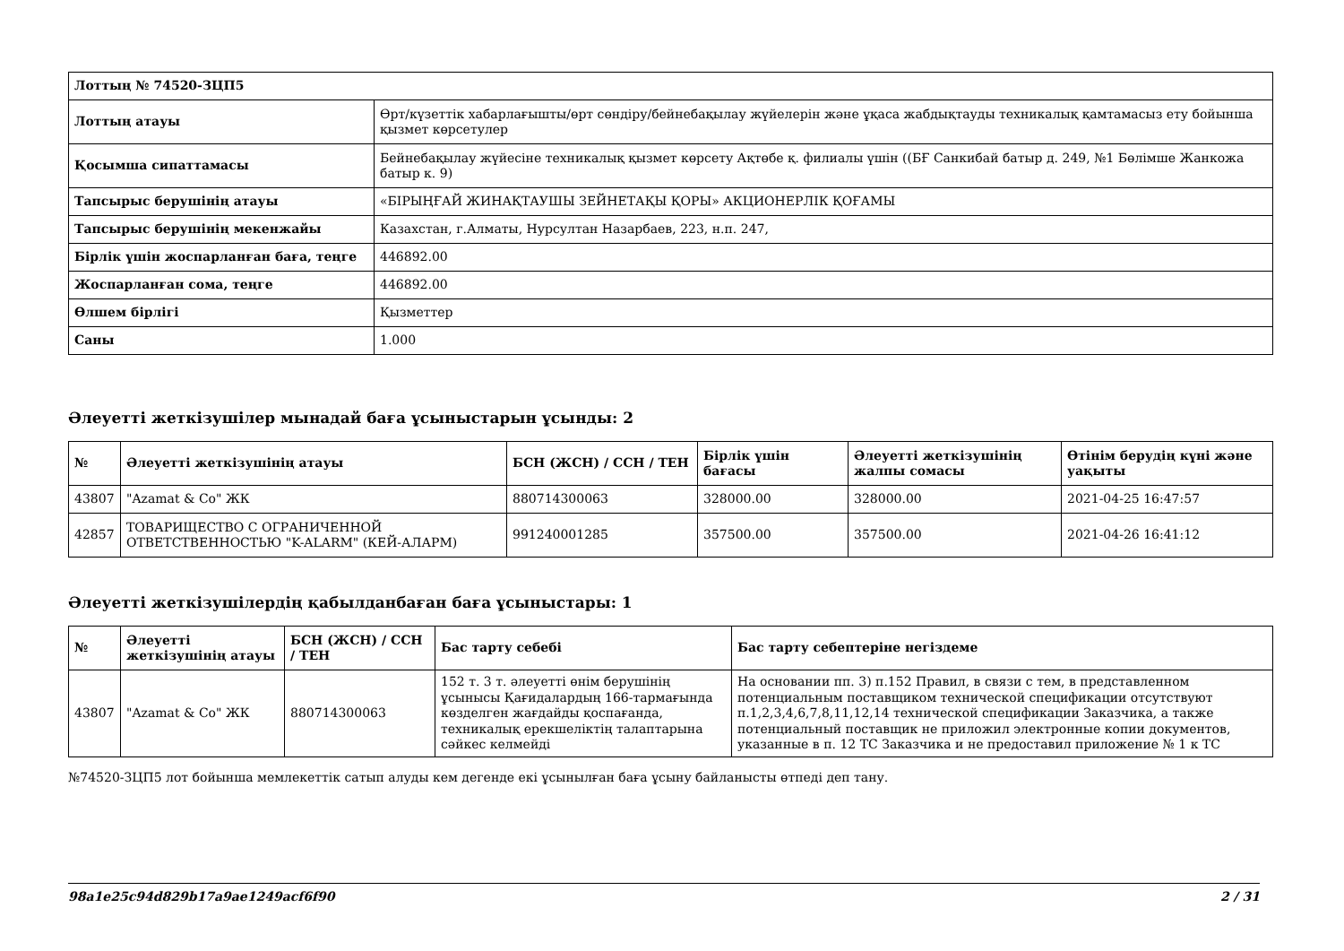| Лоттың № 74520-ЗЦП5 | |
| --- | --- |
| Лоттың атауы | Өрт/күзеттік хабарлағышты/өрт сөндіру/бейнебақылау жүйелерін және ұқаса жабдықтауды техникалық қамтамасыз ету бойынша қызмет көрсетулер |
| Қосымша сипаттамасы | Бейнебақылау жүйесіне техникалық қызмет көрсету Ақтөбе қ. филиалы үшін ((БҒ Санкибай батыр д. 249, №1 Бөлімше Жанкожа батыр к. 9) |
| Тапсырыс берушінің атауы | «БІРЫҢҒАЙ ЖИНАҚТАУШЫ ЗЕЙНЕТАҚЫ ҚОРЫ» АКЦИОНЕРЛІК ҚОҒАМЫ |
| Тапсырыс берушінің мекенжайы | Казахстан, г.Алматы, Нурсултан Назарбаев, 223, н.п. 247, |
| Бірлік үшін жоспарланған баға, теңге | 446892.00 |
| Жоспарланған сома, теңге | 446892.00 |
| Өлшем бірлігі | Қызметтер |
| Саны | 1.000 |
Әлеуетті жеткізушілер мынадай баға ұсыныстарын ұсынды: 2
| № | Әлеуетті жеткізушінің атауы | БСН (ЖСН) / ССН / ТЕН | Бірлік үшін бағасы | Әлеуетті жеткізушінің жалпы сомасы | Өтінім берудің күні және уақыты |
| --- | --- | --- | --- | --- | --- |
| 43807 | "Azamat & Co" ЖК | 880714300063 | 328000.00 | 328000.00 | 2021-04-25 16:47:57 |
| 42857 | ТОВАРИЩЕСТВО С ОГРАНИЧЕННОЙ ОТВЕТСТВЕННОСТЬЮ "K-ALARM" (КЕЙ-АЛАРМ) | 991240001285 | 357500.00 | 357500.00 | 2021-04-26 16:41:12 |
Әлеуетті жеткізушілердің қабылданбаған баға ұсыныстары: 1
| № | Әлеуетті жеткізушінің атауы | БСН (ЖСН) / ССН / ТЕН | Бас тарту себебі | Бас тарту себептеріне негіздеме |
| --- | --- | --- | --- | --- |
| 43807 | "Azamat & Co" ЖК | 880714300063 | 152 т. 3 т. әлеуетті өнім берушінің ұсынысы Қағидалардың 166-тармағында көзделген жағдайды қоспағанда, техникалық ерекшеліктің талаптарына сәйкес келмейді | На основании пп. 3) п.152 Правил, в связи с тем, в представленном потенциальным поставщиком технической спецификации отсутствуют п.1,2,3,4,6,7,8,11,12,14 технической спецификации Заказчика, а также потенциальный поставщик не приложил электронные копии документов, указанные в п. 12 ТС Заказчика и не предоставил приложение № 1 к ТС |
№74520-ЗЦП5 лот бойынша мемлекеттік сатып алуды кем дегенде екі ұсынылған баға ұсыну байланысты өтпеді деп тану.
98a1e25c94d829b17a9ae1249acf6f90 2 / 31